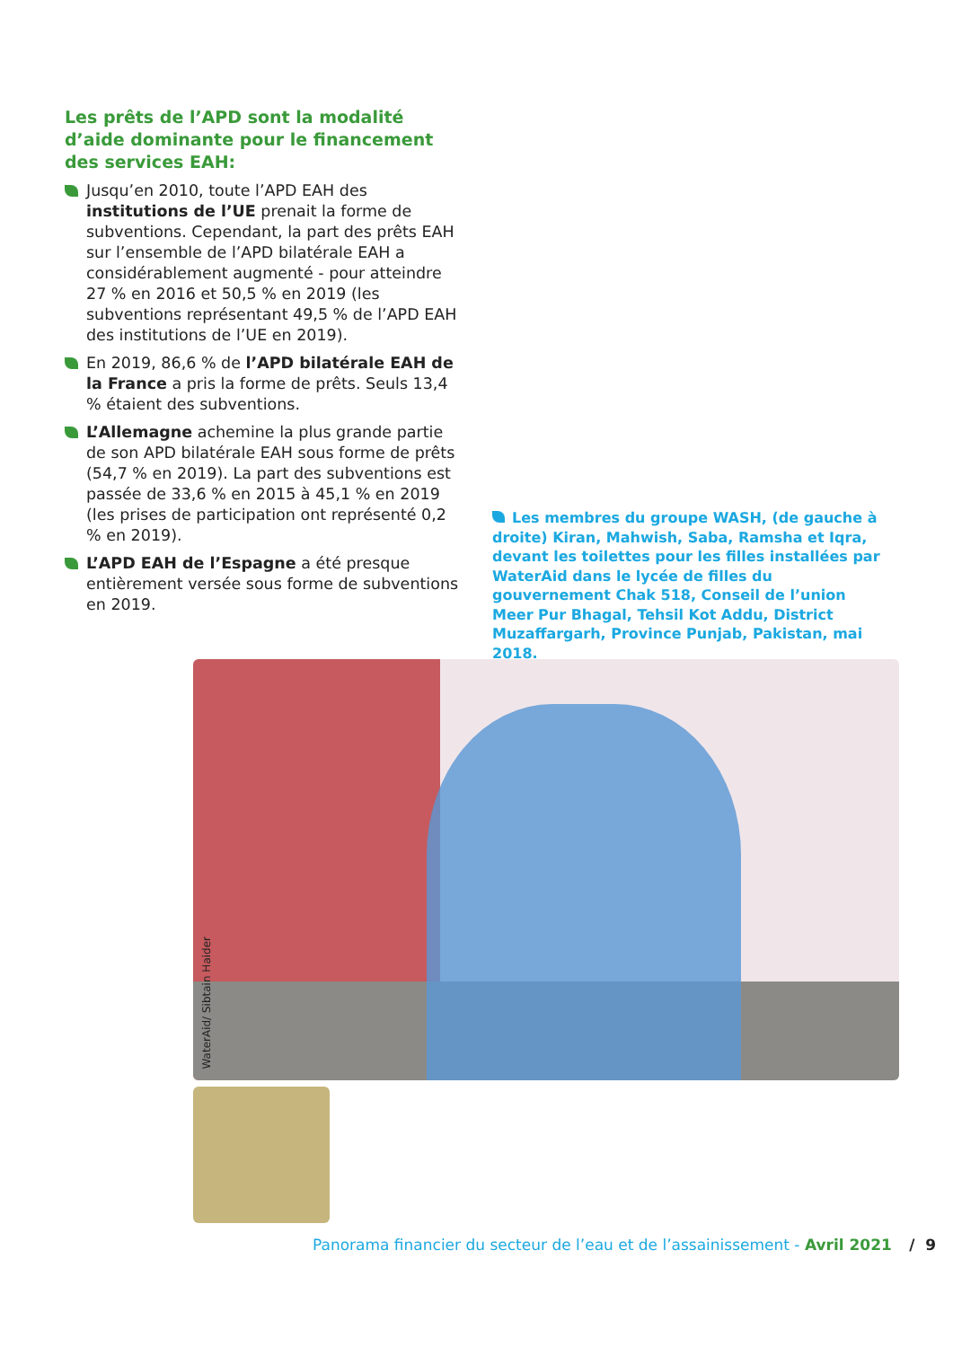Les prêts de l’APD sont la modalité d’aide dominante pour le financement des services EAH:
Jusqu’en 2010, toute l’APD EAH des institutions de l’UE prenait la forme de subventions. Cependant, la part des prêts EAH sur l’ensemble de l’APD bilatérale EAH a considérablement augmenté - pour atteindre 27 % en 2016 et 50,5 % en 2019 (les subventions représentant 49,5 % de l’APD EAH des institutions de l’UE en 2019).
En 2019, 86,6 % de l’APD bilatérale EAH de la France a pris la forme de prêts. Seuls 13,4 % étaient des subventions.
L’Allemagne achemine la plus grande partie de son APD bilatérale EAH sous forme de prêts (54,7 % en 2019). La part des subventions est passée de 33,6 % en 2015 à 45,1 % en 2019 (les prises de participation ont représenté 0,2 % en 2019).
L’APD EAH de l’Espagne a été presque entièrement versée sous forme de subventions en 2019.
Les membres du groupe WASH, (de gauche à droite) Kiran, Mahwish, Saba, Ramsha et Iqra, devant les toilettes pour les filles installées par WaterAid dans le lycée de filles du gouvernement Chak 518, Conseil de l’union Meer Pur Bhagal, Tehsil Kot Addu, District Muzaffargarh, Province Punjab, Pakistan, mai 2018.
WaterAid/ Sibtain Haider
Panorama financier du secteur de l’eau et de l’assainissement - Avril 2021 / 9